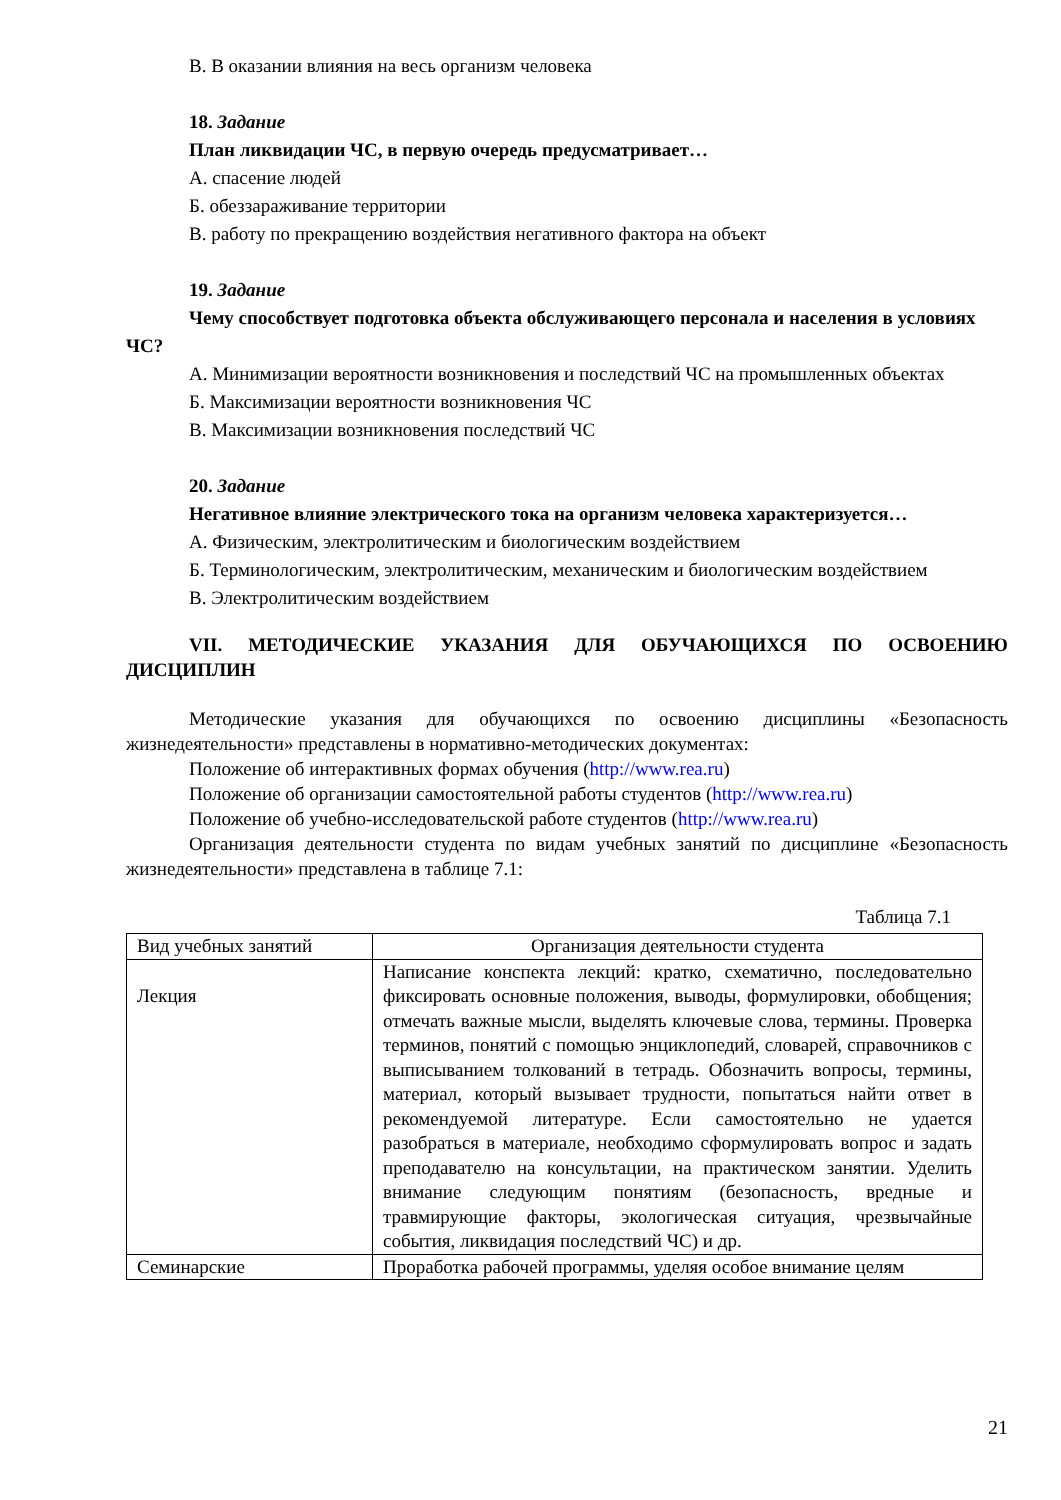В. В оказании влияния на весь организм человека
18. Задание
План ликвидации ЧС, в первую очередь предусматривает…
А. спасение людей
Б. обеззараживание территории
В. работу по прекращению воздействия негативного фактора на объект
19. Задание
Чему способствует подготовка объекта обслуживающего персонала и населения в условиях ЧС?
А. Минимизации вероятности возникновения и последствий ЧС на промышленных объектах
Б. Максимизации вероятности возникновения ЧС
В. Максимизации возникновения последствий ЧС
20. Задание
Негативное влияние электрического тока на организм человека характеризуется…
А. Физическим, электролитическим и биологическим воздействием
Б. Терминологическим, электролитическим, механическим и биологическим воздействием
В. Электролитическим воздействием
VII. МЕТОДИЧЕСКИЕ УКАЗАНИЯ ДЛЯ ОБУЧАЮЩИХСЯ ПО ОСВОЕНИЮ ДИСЦИПЛИН
Методические указания для обучающихся по освоению дисциплины «Безопасность жизнедеятельности» представлены в нормативно-методических документах:
Положение об интерактивных формах обучения (http://www.rea.ru)
Положение об организации самостоятельной работы студентов (http://www.rea.ru)
Положение об учебно-исследовательской работе студентов (http://www.rea.ru)
Организация деятельности студента по видам учебных занятий по дисциплине «Безопасность жизнедеятельности» представлена в таблице 7.1:
Таблица 7.1
| Вид учебных занятий | Организация деятельности студента |
| Лекция | Написание конспекта лекций: кратко, схематично, последовательно фиксировать основные положения, выводы, формулировки, обобщения; отмечать важные мысли, выделять ключевые слова, термины. Проверка терминов, понятий с помощью энциклопедий, словарей, справочников с выписыванием толкований в тетрадь. Обозначить вопросы, термины, материал, который вызывает трудности, попытаться найти ответ в рекомендуемой литературе. Если самостоятельно не удается разобраться в материале, необходимо сформулировать вопрос и задать преподавателю на консультации, на практическом занятии. Уделить внимание следующим понятиям (безопасность, вредные и травмирующие факторы, экологическая ситуация, чрезвычайные события, ликвидация последствий ЧС) и др. |
| Семинарские | Проработка рабочей программы, уделяя особое внимание целям |
21